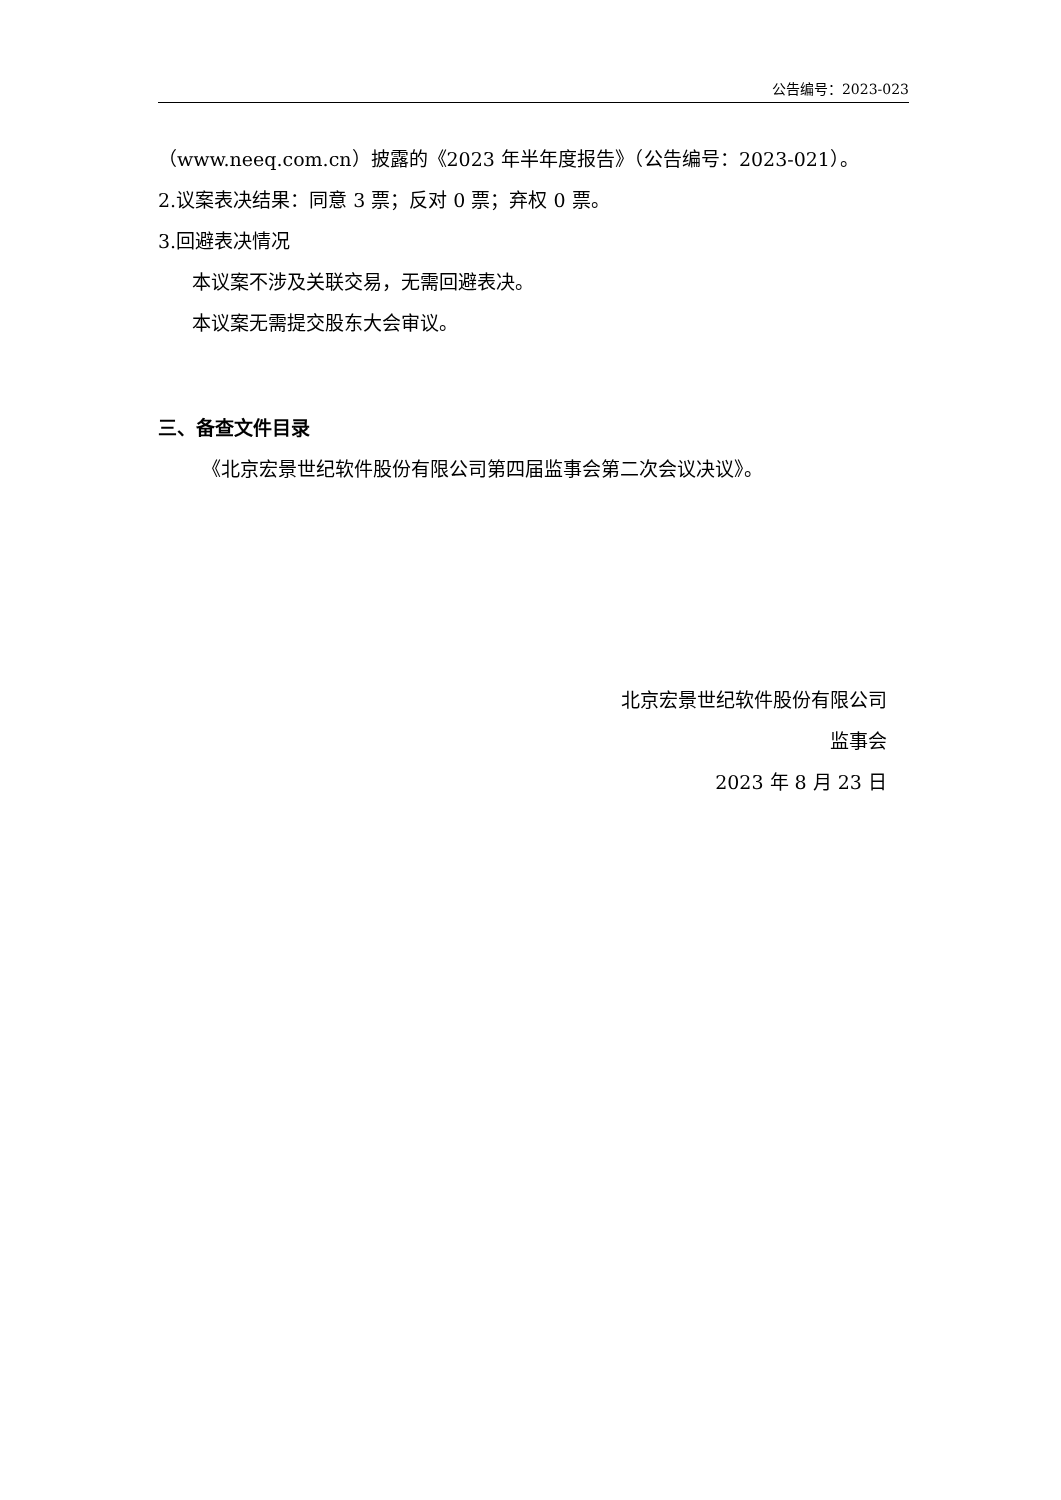公告编号：2023-023
（www.neeq.com.cn）披露的《2023 年半年度报告》（公告编号：2023-021）。
2.议案表决结果：同意 3 票；反对 0 票；弃权 0 票。
3.回避表决情况
本议案不涉及关联交易，无需回避表决。
本议案无需提交股东大会审议。
三、备查文件目录
《北京宏景世纪软件股份有限公司第四届监事会第二次会议决议》。
北京宏景世纪软件股份有限公司
监事会
2023 年 8 月 23 日